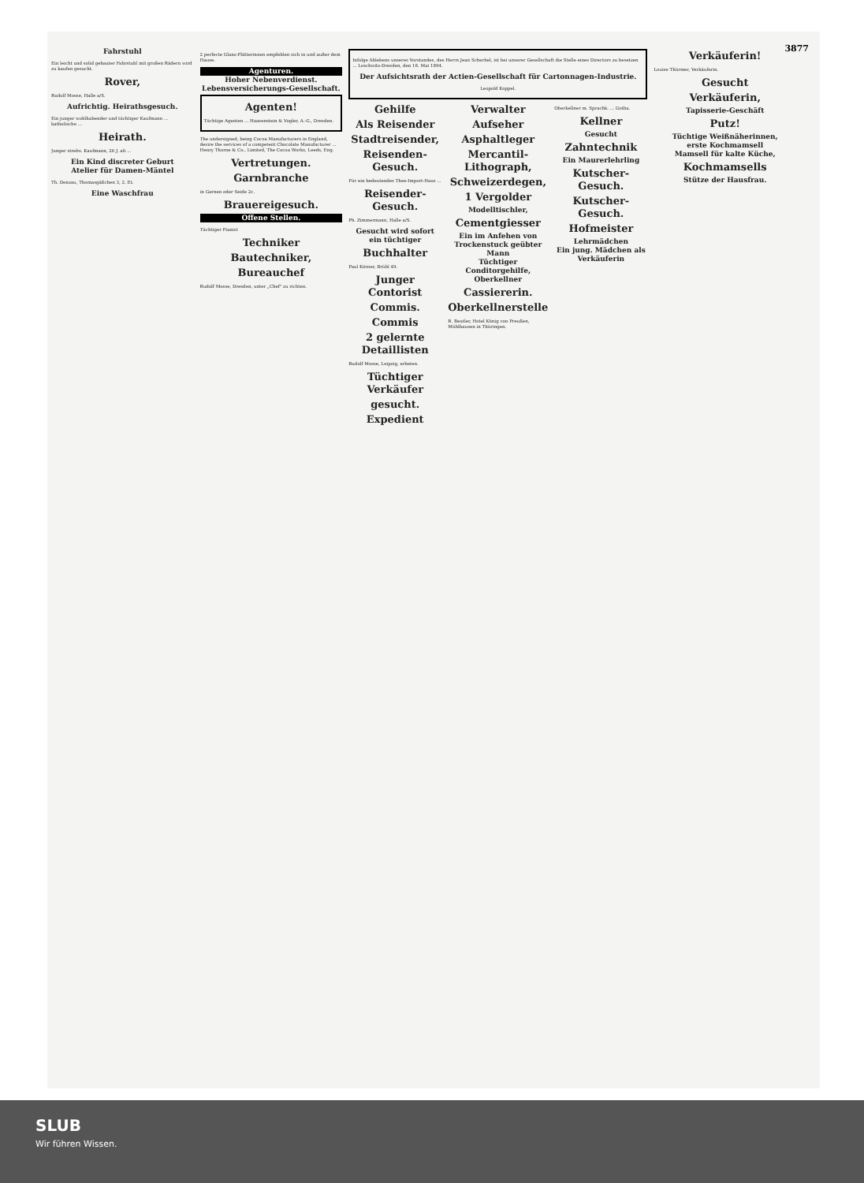3877
Fahrstuhl
Ein leicht und solid gebauter Fahrstuhl mit großen Rädern wird zu kaufen gesucht.
Rover,
Rudolf Mosse, Halle a/S.
Aufrichtig. Heirathsgesuch.
Ein junger wohlhabender und tüchtiger Kaufmann ... katholische ...
Heirath.
Junger strebs. Kaufmann, 26 J. alt ...
Ein Kind discreter Geburt
Atelier für Damen-Mäntel
Th. Denzau, Thomasgäßchen 3, 2. Et.
Eine Waschfrau
2 perfecte Glanz-Plätterinnen empfehlen sich in und außer dem Hause.
Agenturen.
Hoher Nebenverdienst.
Lebensversicherungs-Gesellschaft.
Agenten!
Tüchtige Agenten ... Haasenstein & Vogler, A.-G., Dresden.
The undersigned, being Cocoa Manufacturers in England, desire the services of a competent Chocolate Manufacturer ... Henry Thorne & Co., Limited, The Cocoa Works, Leeds, Eng.
Vertretungen.
Garnbranche
in Garnen oder Seide 2c.
Brauereigesuch.
Offene Stellen.
Tüchtiger Pianist
Techniker
Bautechniker,
Bureauchef
Rudolf Mosse, Dresden, unter „Chef" zu richten.
Infolge Ablebens unseres Vorstandes, des Herrn Jean Scherbel, ist bei unserer Gesellschaft die Stelle eines Directors zu besetzen ... Loschwitz-Dresden, den 18. Mai 1894.
Der Aufsichtsrath der Actien-Gesellschaft für Cartonnagen-Industrie.
Leopold Koppel.
Gehilfe
Als Reisender
Stadtreisender,
Reisenden-Gesuch.
Für ein bedeutendes Thee-Import-Haus ...
Reisender-Gesuch.
Ph. Zimmermann, Halle a/S.
Gesucht wird sofort ein tüchtiger
Buchhalter
Paul Körner, Brühl 49.
Junger Contorist
Commis.
Commis
2 gelernte Detaillisten
Rudolf Mosse, Leipzig, erbeten.
Tüchtiger Verkäufer
gesucht.
Expedient
Verwalter
Aufseher
Asphaltleger
Mercantil-Lithograph,
Schweizerdegen,
1 Vergolder
Modelltischler,
Cementgiesser
Ein im Anfehen von Trockenstuck geübter Mann
Tüchtiger Conditorgehilfe,
Oberkellner
Cassiererin.
Oberkellnerstelle
R. Beutler, Hotel König von Preußen, Mühlhausen in Thüringen.
Oberkellner m. Sprachk. ... Gotha.
Kellner
Gesucht
Zahntechnik
Ein Maurerlehrling
Kutscher-Gesuch.
Kutscher-Gesuch.
Hofmeister
Lehrmädchen
Ein jung. Mädchen als Verkäuferin
Verkäuferin!
Louise Thürmer, Verkäuferin.
Gesucht
Verkäuferin,
Tapisserie-Geschäft
Putz!
Tüchtige Weißnäherinnen,
erste Kochmamsell
Mamsell für kalte Küche,
Kochmamsells
Stütze der Hausfrau.
SLUB
Wir führen Wissen.